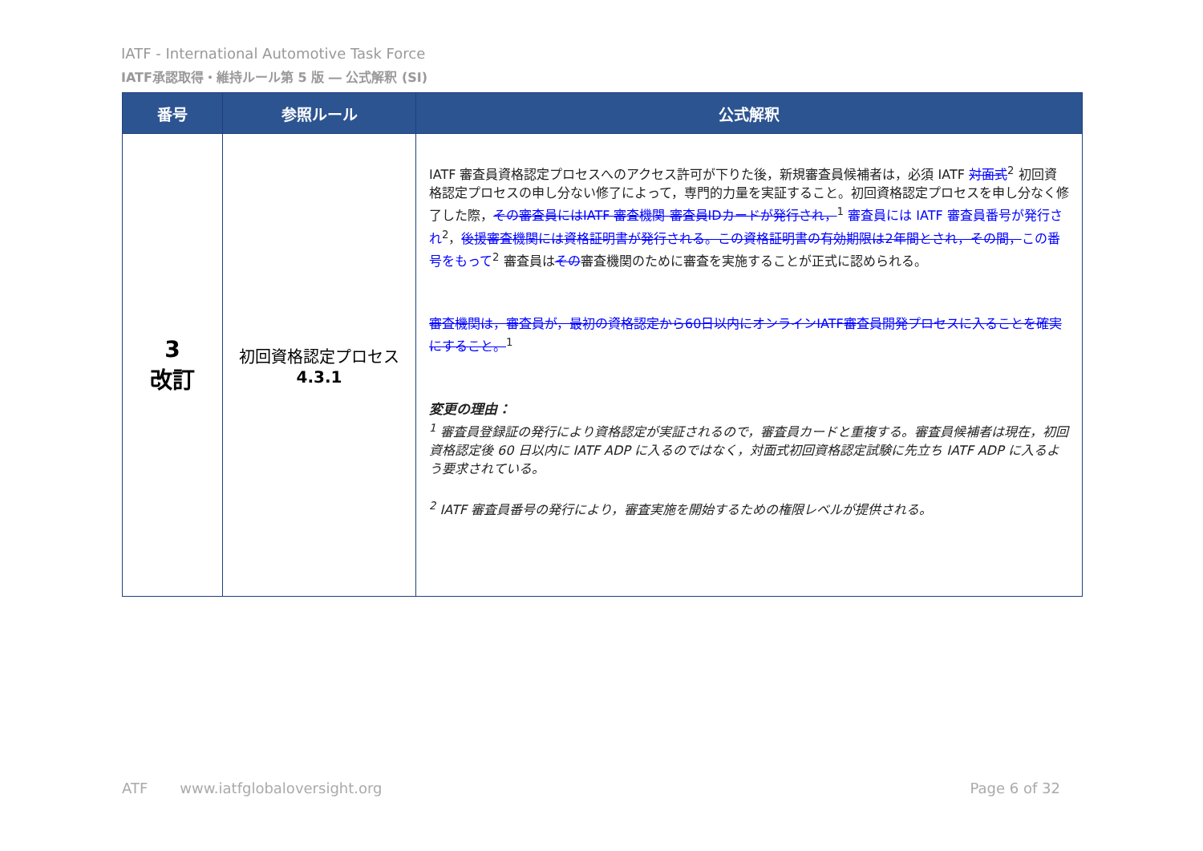IATF - International Automotive Task Force
IATF承認取得・維持ルール第 5 版 ― 公式解釈 (SI)
| 番号 | 参照ルール | 公式解釈 |
| --- | --- | --- |
| 3 改訂 | 初回資格認定プロセス 4.3.1 | IATF 審査員資格認定プロセスへのアクセス許可が下りた後，新規審査員候補者は，必須 IATF 対面式<sup>2</sup> 初回資格認定プロセスの申し分ない修了によって，専門的力量を実証すること。初回資格認定プロセスを申し分なく修了した際， その審査員にはIATF 審査機関 審査員IDカードが発行され，<sup>1</sup> 審査員には IATF 審査員番号が発行され<sup>2</sup>， 後援審査機関には資格証明書が発行される。この資格証明書の有効期限は2年間とされ，その間， この番号をもって<sup>2</sup> 審査員は その 審査機関のために審査を実施することが正式に認められる。 審査機関は，審査員が，最初の資格認定から60日以内にオンラインIATF審査員開発プロセスに入ることを確実にすること。<sup>1</sup> 変更の理由： <sup>1</sup> 審査員登録証の発行により資格認定が実証されるので，審査員カードと重複する。審査員候補者は現在，初回資格認定後 60 日以内に IATF ADP に入るのではなく，対面式初回資格認定試験に先立ち IATF ADP に入るよう要求されている。 <sup>2</sup> IATF 審査員番号の発行により，審査実施を開始するための権限レベルが提供される。 |
ATF www.iatfglobaloversight.org Page 6 of 32